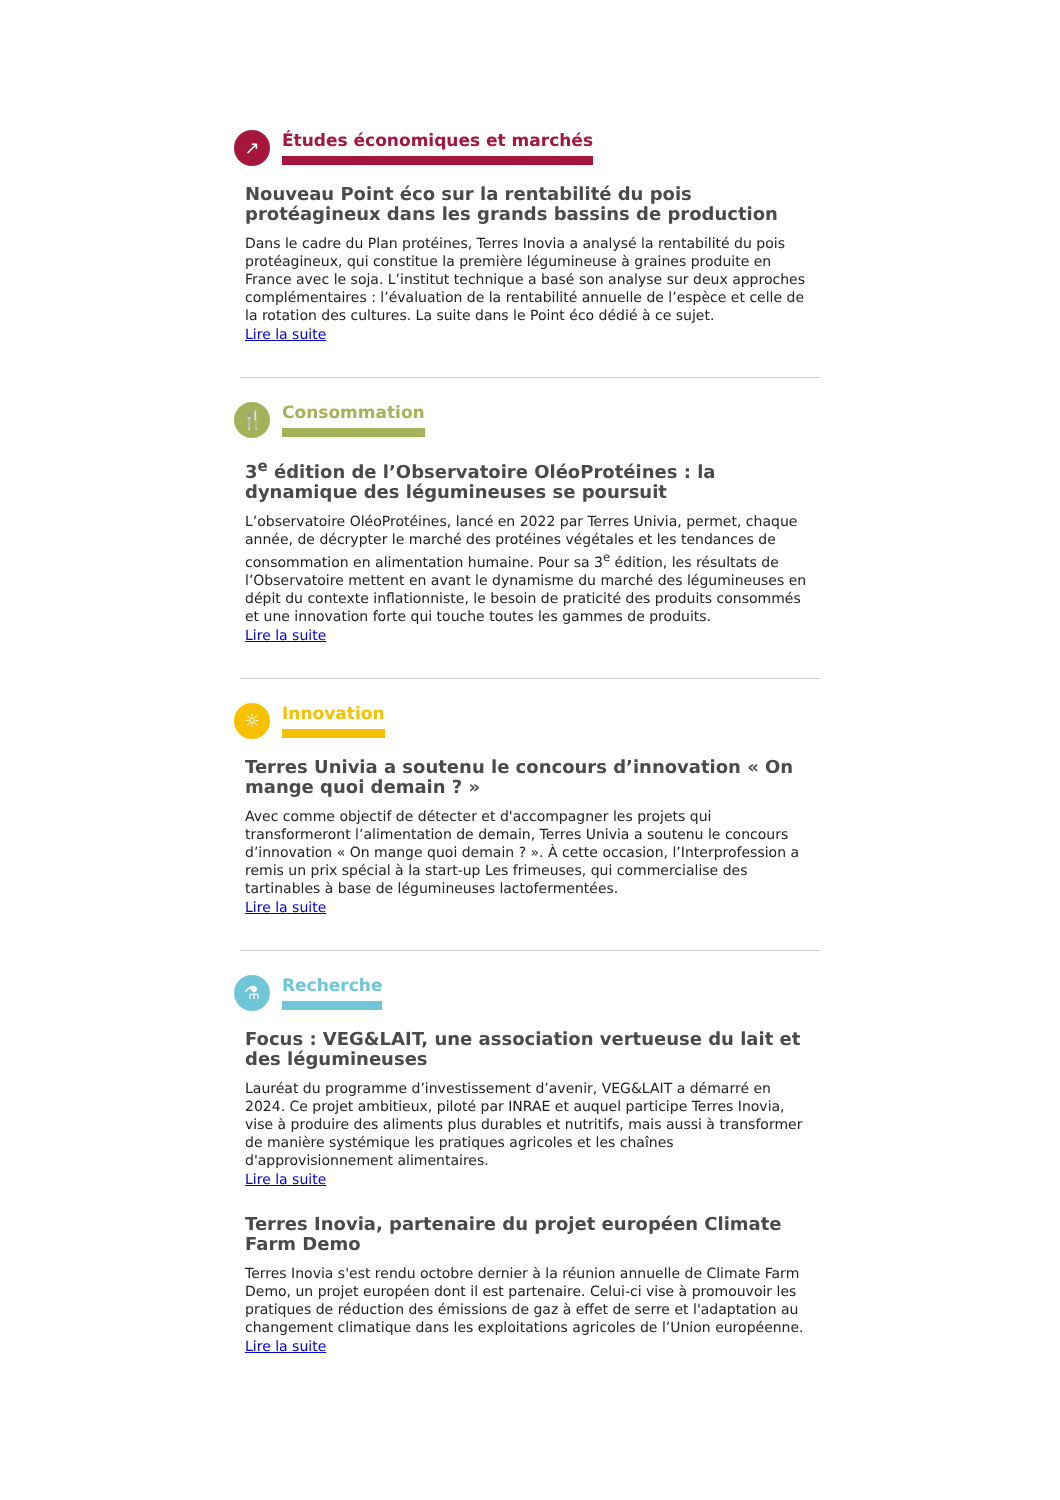↗
Études économiques et marchés
Nouveau Point éco sur la rentabilité du pois protéagineux dans les grands bassins de production
Dans le cadre du Plan protéines, Terres Inovia a analysé la rentabilité du pois protéagineux, qui constitue la première légumineuse à graines produite en France avec le soja. L’institut technique a basé son analyse sur deux approches complémentaires : l’évaluation de la rentabilité annuelle de l’espèce et celle de la rotation des cultures. La suite dans le Point éco dédié à ce sujet.
Lire la suite
🍴
Consommation
3<sup>e</sup> édition de l’Observatoire OléoProtéines : la dynamique des légumineuses se poursuit
L’observatoire OléoProtéines, lancé en 2022 par Terres Univia, permet, chaque année, de décrypter le marché des protéines végétales et les tendances de consommation en alimentation humaine. Pour sa 3<sup>e</sup> édition, les résultats de l’Observatoire mettent en avant le dynamisme du marché des légumineuses en dépit du contexte inflationniste, le besoin de praticité des produits consommés et une innovation forte qui touche toutes les gammes de produits.
Lire la suite
☼
Innovation
Terres Univia a soutenu le concours d’innovation « On mange quoi demain ? »
Avec comme objectif de détecter et d'accompagner les projets qui transformeront l’alimentation de demain, Terres Univia a soutenu le concours d’innovation « On mange quoi demain ? ». À cette occasion, l’Interprofession a remis un prix spécial à la start-up Les frimeuses, qui commercialise des tartinables à base de légumineuses lactofermentées.
Lire la suite
⚗
Recherche
Focus : VEG&LAIT, une association vertueuse du lait et des légumineuses
Lauréat du programme d’investissement d’avenir, VEG&LAIT a démarré en 2024. Ce projet ambitieux, piloté par INRAE et auquel participe Terres Inovia, vise à produire des aliments plus durables et nutritifs, mais aussi à transformer de manière systémique les pratiques agricoles et les chaînes d'approvisionnement alimentaires.
Lire la suite
Terres Inovia, partenaire du projet européen Climate Farm Demo
Terres Inovia s'est rendu octobre dernier à la réunion annuelle de Climate Farm Demo, un projet européen dont il est partenaire. Celui-ci vise à promouvoir les pratiques de réduction des émissions de gaz à effet de serre et l'adaptation au changement climatique dans les exploitations agricoles de l’Union européenne.
Lire la suite